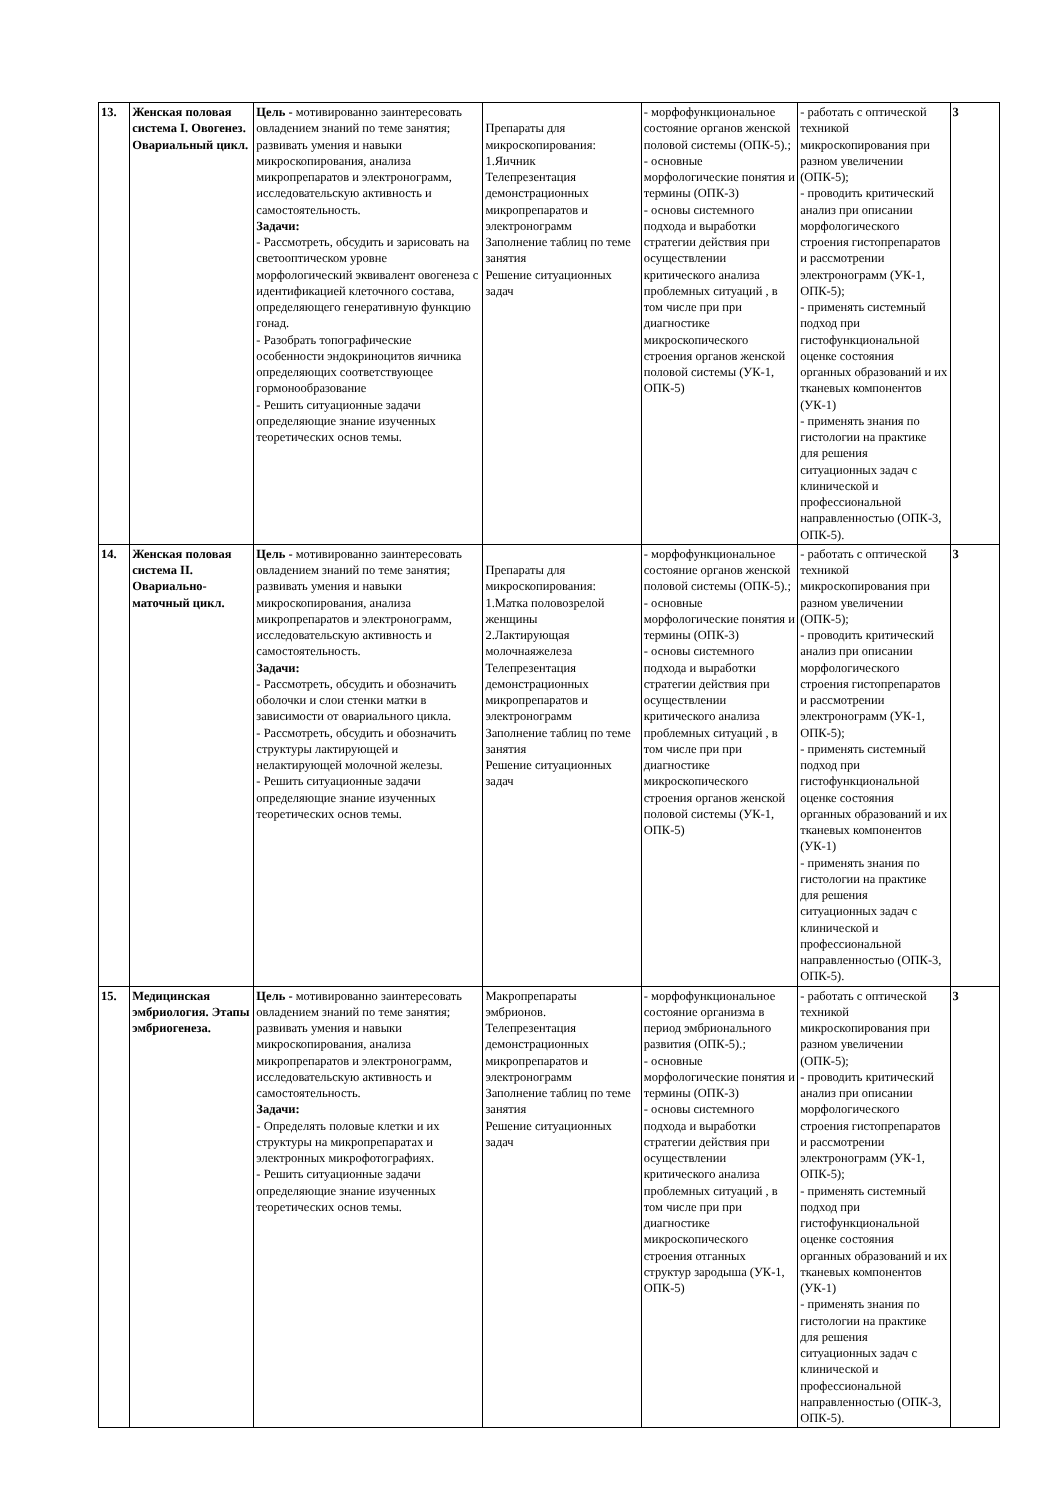| 13. | Женская половая система I. Овогенез. Овариальный цикл. | Цель - мотивированно заинтересовать овладением знаний по теме занятия; развивать умения и навыки микроскопирования, анализа микропрепаратов и электронограмм, исследовательскую активность и самостоятельность. Задачи: - Рассмотреть, обсудить и зарисовать на светооптическом уровне морфологический эквивалент овогенеза с идентификацией клеточного состава, определяющего генеративную функцию гонад. - Разобрать топографические особенности эндокриноцитов яичника определяющих соответствующее гормонообразование - Решить ситуационные задачи определяющие знание изученных теоретических основ темы. | Препараты для микроскопирования: 1.Яичник Телепрезентация демонстрационных микропрепаратов и электронограмм Заполнение таблиц по теме занятия Решение ситуационных задач | - морфофункциональное состояние органов женской половой системы (ОПК-5).; - основные морфологические понятия и термины (ОПК-3) - основы системного подхода и выработки стратегии действия при осуществлении критического анализа проблемных ситуаций , в том числе при при диагностике микроскопического строения органов женской половой системы (УК-1, ОПК-5) | - работать с оптической техникой микроскопирования при разном увеличении (ОПК-5); - проводить критический анализ при описании морфологического строения гистопрепаратов и рассмотрении электронограмм (УК-1, ОПК-5); - применять системный подход при гистофункциональной оценке состояния органных образований и их тканевых компонентов (УК-1) - применять знания по гистологии на практике для решения ситуационных задач с клинической и профессиональной направленностью (ОПК-3, ОПК-5). | 3 |
| 14. | Женская половая система II. Овариально-маточный цикл. | Цель - мотивированно заинтересовать овладением знаний по теме занятия; развивать умения и навыки микроскопирования, анализа микропрепаратов и электронограмм, исследовательскую активность и самостоятельность. Задачи: - Рассмотреть, обсудить и обозначить оболочки и слои стенки матки в зависимости от овариального цикла. - Рассмотреть, обсудить и обозначить структуры лактирующей и нелактирующей молочной железы. - Решить ситуационные задачи определяющие знание изученных теоретических основ темы. | Препараты для микроскопирования: 1.Матка половозрелой женщины 2.Лактирующая молочнаяжелеза Телепрезентация демонстрационных микропрепаратов и электронограмм Заполнение таблиц по теме занятия Решение ситуационных задач | - морфофункциональное состояние органов женской половой системы (ОПК-5).; - основные морфологические понятия и термины (ОПК-3) - основы системного подхода и выработки стратегии действия при осуществлении критического анализа проблемных ситуаций , в том числе при при диагностике микроскопического строения органов женской половой системы (УК-1, ОПК-5) | - работать с оптической техникой микроскопирования при разном увеличении (ОПК-5); - проводить критический анализ при описании морфологического строения гистопрепаратов и рассмотрении электронограмм (УК-1, ОПК-5); - применять системный подход при гистофункциональной оценке состояния органных образований и их тканевых компонентов (УК-1) - применять знания по гистологии на практике для решения ситуационных задач с клинической и профессиональной направленностью (ОПК-3, ОПК-5). | 3 |
| 15. | Медицинская эмбриология. Этапы эмбриогенеза. | Цель - мотивированно заинтересовать овладением знаний по теме занятия; развивать умения и навыки микроскопирования, анализа микропрепаратов и электронограмм, исследовательскую активность и самостоятельность. Задачи: - Определять половые клетки и их структуры на микропрепаратах и электронных микрофотографиях. - Решить ситуационные задачи определяющие знание изученных теоретических основ темы. | Макропрепараты эмбрионов. Телепрезентация демонстрационных микропрепаратов и электронограмм Заполнение таблиц по теме занятия Решение ситуационных задач | - морфофункциональное состояние организма в период эмбрионального развития (ОПК-5).; - основные морфологические понятия и термины (ОПК-3) - основы системного подхода и выработки стратегии действия при осуществлении критического анализа проблемных ситуаций , в том числе при при диагностике микроскопического строения отганных структур зародыша (УК-1, ОПК-5) | - работать с оптической техникой микроскопирования при разном увеличении (ОПК-5); - проводить критический анализ при описании морфологического строения гистопрепаратов и рассмотрении электронограмм (УК-1, ОПК-5); - применять системный подход при гистофункциональной оценке состояния органных образований и их тканевых компонентов (УК-1) - применять знания по гистологии на практике для решения ситуационных задач с клинической и профессиональной направленностью (ОПК-3, ОПК-5). | 3 |